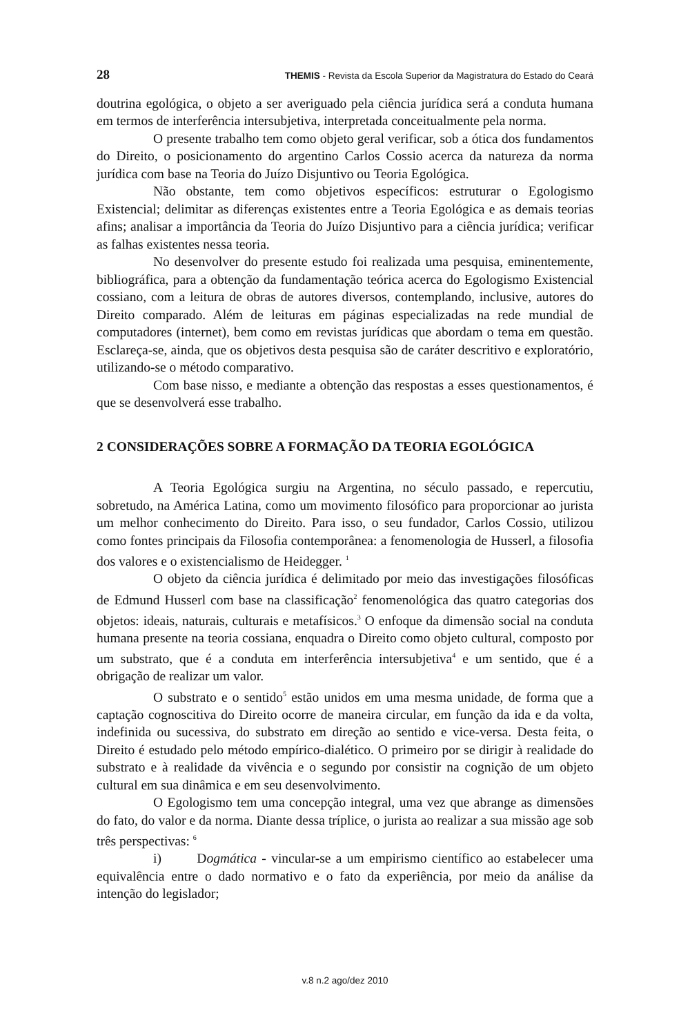28 THEMIS - Revista da Escola Superior da Magistratura do Estado do Ceará
doutrina egológica, o objeto a ser averiguado pela ciência jurídica será a conduta humana em termos de interferência intersubjetiva, interpretada conceitualmente pela norma.
O presente trabalho tem como objeto geral verificar, sob a ótica dos fundamentos do Direito, o posicionamento do argentino Carlos Cossio acerca da natureza da norma jurídica com base na Teoria do Juízo Disjuntivo ou Teoria Egológica.
Não obstante, tem como objetivos específicos: estruturar o Egologismo Existencial; delimitar as diferenças existentes entre a Teoria Egológica e as demais teorias afins; analisar a importância da Teoria do Juízo Disjuntivo para a ciência jurídica; verificar as falhas existentes nessa teoria.
No desenvolver do presente estudo foi realizada uma pesquisa, eminentemente, bibliográfica, para a obtenção da fundamentação teórica acerca do Egologismo Existencial cossiano, com a leitura de obras de autores diversos, contemplando, inclusive, autores do Direito comparado. Além de leituras em páginas especializadas na rede mundial de computadores (internet), bem como em revistas jurídicas que abordam o tema em questão. Esclareça-se, ainda, que os objetivos desta pesquisa são de caráter descritivo e exploratório, utilizando-se o método comparativo.
Com base nisso, e mediante a obtenção das respostas a esses questionamentos, é que se desenvolverá esse trabalho.
2 CONSIDERAÇÕES SOBRE A FORMAÇÃO DA TEORIA EGOLÓGICA
A Teoria Egológica surgiu na Argentina, no século passado, e repercutiu, sobretudo, na América Latina, como um movimento filosófico para proporcionar ao jurista um melhor conhecimento do Direito. Para isso, o seu fundador, Carlos Cossio, utilizou como fontes principais da Filosofia contemporânea: a fenomenologia de Husserl, a filosofia dos valores e o existencialismo de Heidegger. <sup>1</sup>
O objeto da ciência jurídica é delimitado por meio das investigações filosóficas de Edmund Husserl com base na classificação<sup>2</sup> fenomenológica das quatro categorias dos objetos: ideais, naturais, culturais e metafísicos.<sup>3</sup> O enfoque da dimensão social na conduta humana presente na teoria cossiana, enquadra o Direito como objeto cultural, composto por um substrato, que é a conduta em interferência intersubjetiva<sup>4</sup> e um sentido, que é a obrigação de realizar um valor.
O substrato e o sentido<sup>5</sup> estão unidos em uma mesma unidade, de forma que a captação cognoscitiva do Direito ocorre de maneira circular, em função da ida e da volta, indefinida ou sucessiva, do substrato em direção ao sentido e vice-versa. Desta feita, o Direito é estudado pelo método empírico-dialético. O primeiro por se dirigir à realidade do substrato e à realidade da vivência e o segundo por consistir na cognição de um objeto cultural em sua dinâmica e em seu desenvolvimento.
O Egologismo tem uma concepção integral, uma vez que abrange as dimensões do fato, do valor e da norma. Diante dessa tríplice, o jurista ao realizar a sua missão age sob três perspectivas: <sup>6</sup>
i) Dogmática - vincular-se a um empirismo científico ao estabelecer uma equivalência entre o dado normativo e o fato da experiência, por meio da análise da intenção do legislador;
v.8 n.2 ago/dez 2010